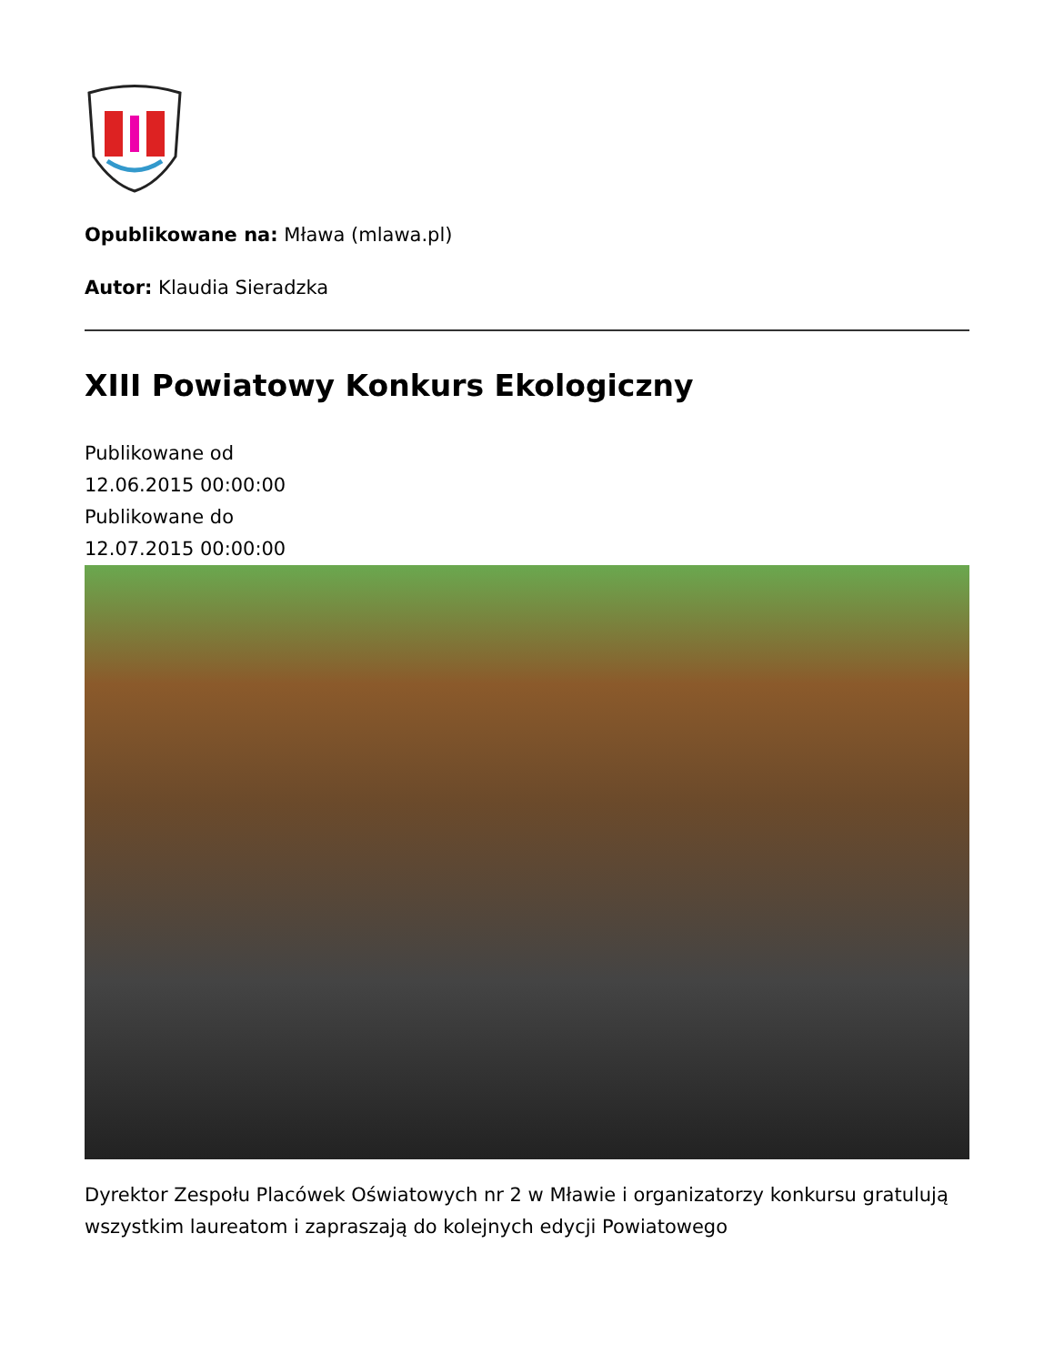Opublikowane na: Mława (mlawa.pl)
Autor: Klaudia Sieradzka
XIII Powiatowy Konkurs Ekologiczny
Publikowane od
12.06.2015 00:00:00
Publikowane do
12.07.2015 00:00:00
Dyrektor Zespołu Placówek Oświatowych nr 2 w Mławie i organizatorzy konkursu gratulują wszystkim laureatom i zapraszają do kolejnych edycji Powiatowego